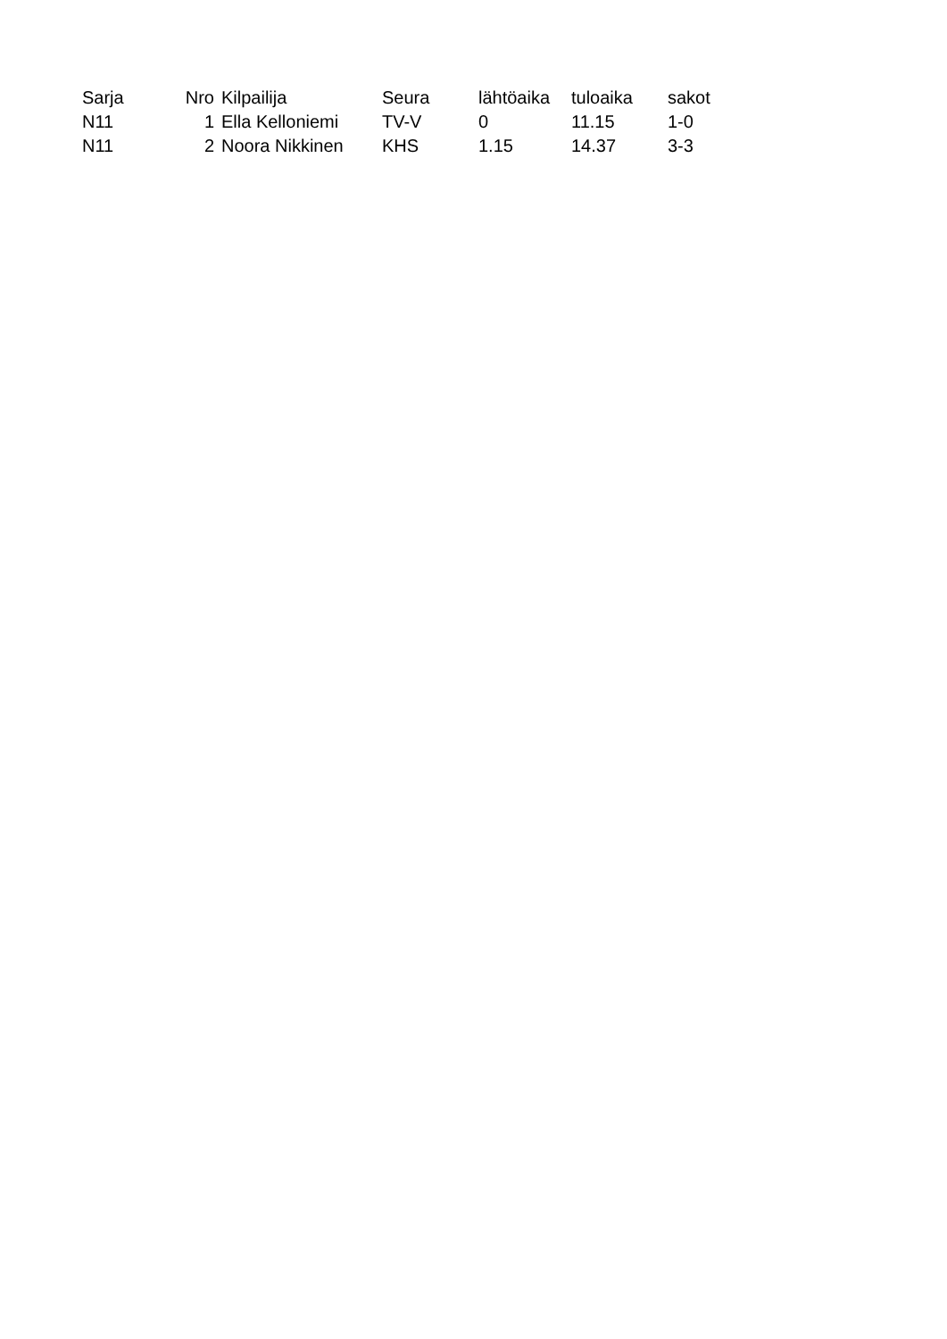| Sarja | Nro | Kilpailija | Seura | lähtöaika | tuloaika | sakot |
| --- | --- | --- | --- | --- | --- | --- |
| N11 | 1 | Ella Kelloniemi | TV-V | 0 | 11.15 | 1-0 |
| N11 | 2 | Noora Nikkinen | KHS | 1.15 | 14.37 | 3-3 |